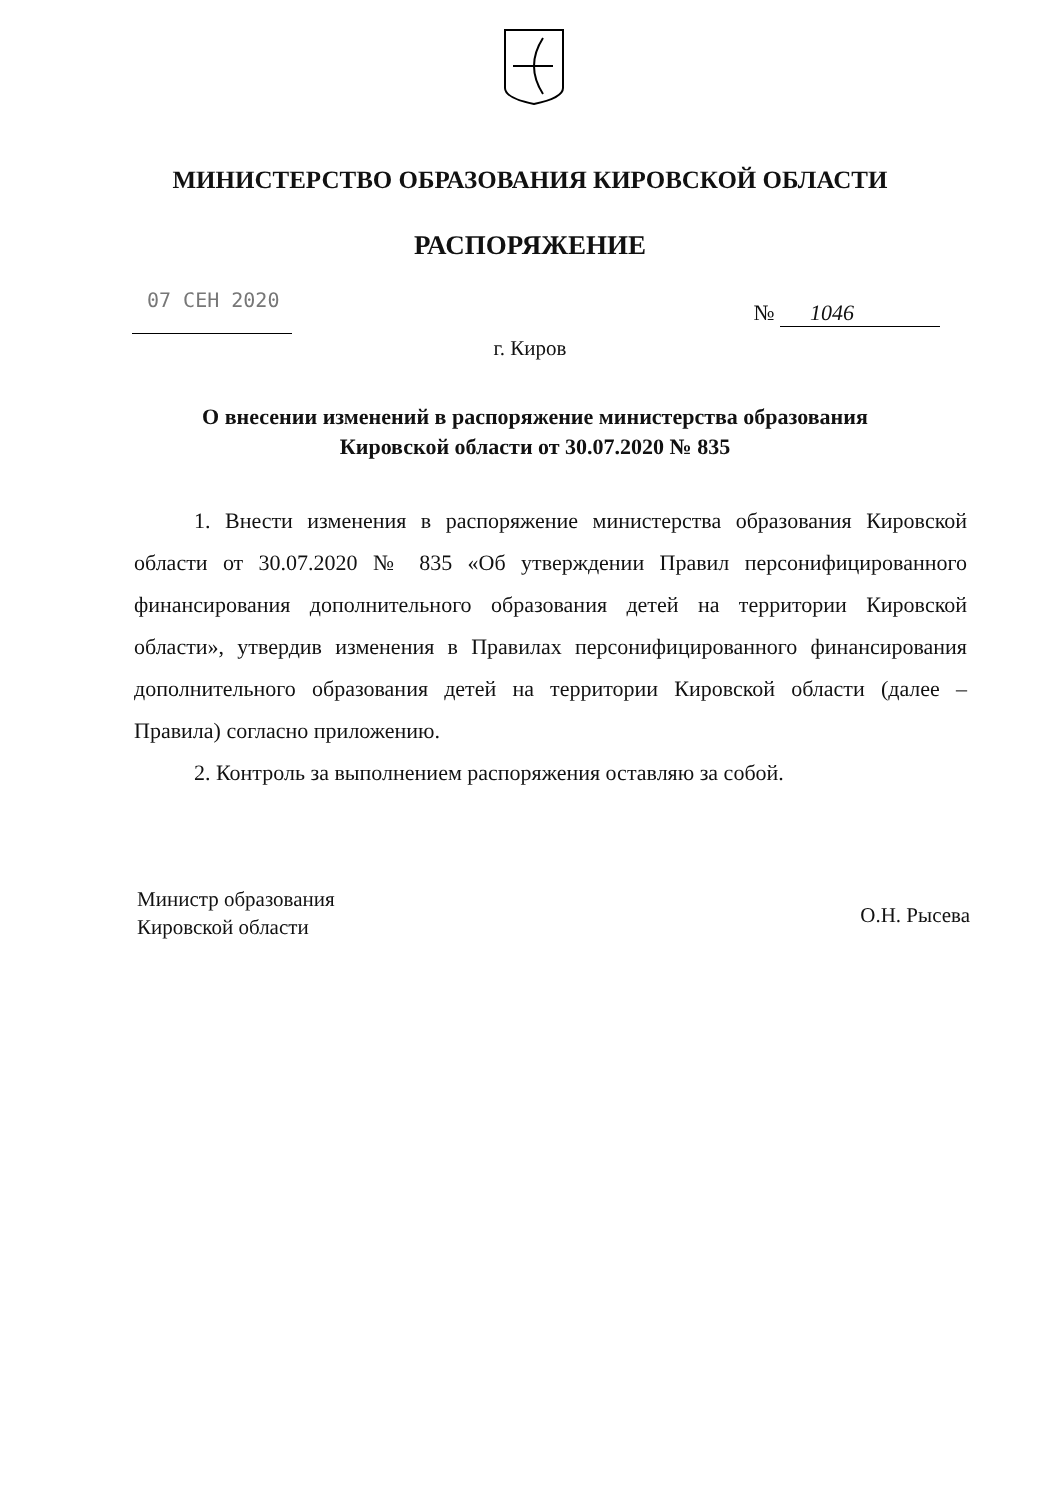МИНИСТЕРСТВО ОБРАЗОВАНИЯ КИРОВСКОЙ ОБЛАСТИ
РАСПОРЯЖЕНИЕ
07 СЕН 2020
№ 1046
г. Киров
О внесении изменений в распоряжение министерства образования Кировской области от 30.07.2020 № 835
1. Внести изменения в распоряжение министерства образования Кировской области от 30.07.2020 № 835 «Об утверждении Правил персонифицированного финансирования дополнительного образования детей на территории Кировской области», утвердив изменения в Правилах персонифицированного финансирования дополнительного образования детей на территории Кировской области (далее – Правила) согласно приложению.
2. Контроль за выполнением распоряжения оставляю за собой.
Министр образования
Кировской области
О.Н. Рысева